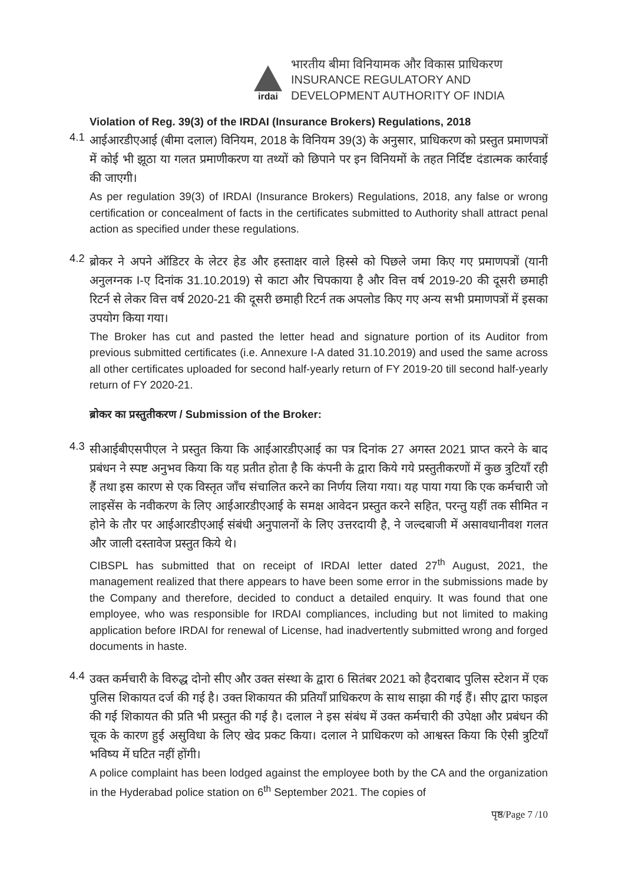irdai
भारतीय बीमा विनियामक और विकास प्राधिकरण
INSURANCE REGULATORY AND
DEVELOPMENT AUTHORITY OF INDIA
Violation of Reg. 39(3) of the IRDAI (Insurance Brokers) Regulations, 2018
4.1
आईआरडीएआई (बीमा दलाल) विनियम, 2018 के विनियम 39(3) के अनुसार, प्राधिकरण को प्रस्तुत प्रमाणपत्रों में कोई भी झूठा या गलत प्रमाणीकरण या तथ्यों को छिपाने पर इन विनियमों के तहत निर्दिष्ट दंडात्मक कार्रवाई की जाएगी।
As per regulation 39(3) of IRDAI (Insurance Brokers) Regulations, 2018, any false or wrong certification or concealment of facts in the certificates submitted to Authority shall attract penal action as specified under these regulations.
4.2
ब्रोकर ने अपने ऑडिटर के लेटर हेड और हस्ताक्षर वाले हिस्से को पिछले जमा किए गए प्रमाणपत्रों (यानी अनुलग्नक I-ए दिनांक 31.10.2019) से काटा और चिपकाया है और वित्त वर्ष 2019-20 की दूसरी छमाही रिटर्न से लेकर वित्त वर्ष 2020-21 की दूसरी छमाही रिटर्न तक अपलोड किए गए अन्य सभी प्रमाणपत्रों में इसका उपयोग किया गया।
The Broker has cut and pasted the letter head and signature portion of its Auditor from previous submitted certificates (i.e. Annexure I-A dated 31.10.2019) and used the same across all other certificates uploaded for second half-yearly return of FY 2019-20 till second half-yearly return of FY 2020-21.
ब्रोकर का प्रस्तुतीकरण / Submission of the Broker:
4.3
सीआईबीएसपीएल ने प्रस्तुत किया कि आईआरडीएआई का पत्र दिनांक 27 अगस्त 2021 प्राप्त करने के बाद प्रबंधन ने स्पष्ट अनुभव किया कि यह प्रतीत होता है कि कंपनी के द्वारा किये गये प्रस्तुतीकरणों में कुछ त्रुटियाँ रही हैं तथा इस कारण से एक विस्तृत जाँच संचालित करने का निर्णय लिया गया। यह पाया गया कि एक कर्मचारी जो लाइसेंस के नवीकरण के लिए आईआरडीएआई के समक्ष आवेदन प्रस्तुत करने सहित, परन्तु यहीं तक सीमित न होने के तौर पर आईआरडीएआई संबंधी अनुपालनों के लिए उत्तरदायी है, ने जल्दबाजी में असावधानीवश गलत और जाली दस्तावेज प्रस्तुत किये थे।
CIBSPL has submitted that on receipt of IRDAI letter dated 27<sup>th</sup> August, 2021, the management realized that there appears to have been some error in the submissions made by the Company and therefore, decided to conduct a detailed enquiry. It was found that one employee, who was responsible for IRDAI compliances, including but not limited to making application before IRDAI for renewal of License, had inadvertently submitted wrong and forged documents in haste.
4.4
उक्त कर्मचारी के विरुद्ध दोनो सीए और उक्त संस्था के द्वारा 6 सितंबर 2021 को हैदराबाद पुलिस स्टेशन में एक पुलिस शिकायत दर्ज की गई है। उक्त शिकायत की प्रतियाँ प्राधिकरण के साथ साझा की गई हैं। सीए द्वारा फाइल की गई शिकायत की प्रति भी प्रस्तुत की गई है। दलाल ने इस संबंध में उक्त कर्मचारी की उपेक्षा और प्रबंधन की चूक के कारण हुई असुविधा के लिए खेद प्रकट किया। दलाल ने प्राधिकरण को आश्वस्त किया कि ऐसी त्रुटियाँ भविष्य में घटित नहीं होंगी।
A police complaint has been lodged against the employee both by the CA and the organization in the Hyderabad police station on 6<sup>th</sup> September 2021. The copies of
पृष्ठ/Page 7 /10